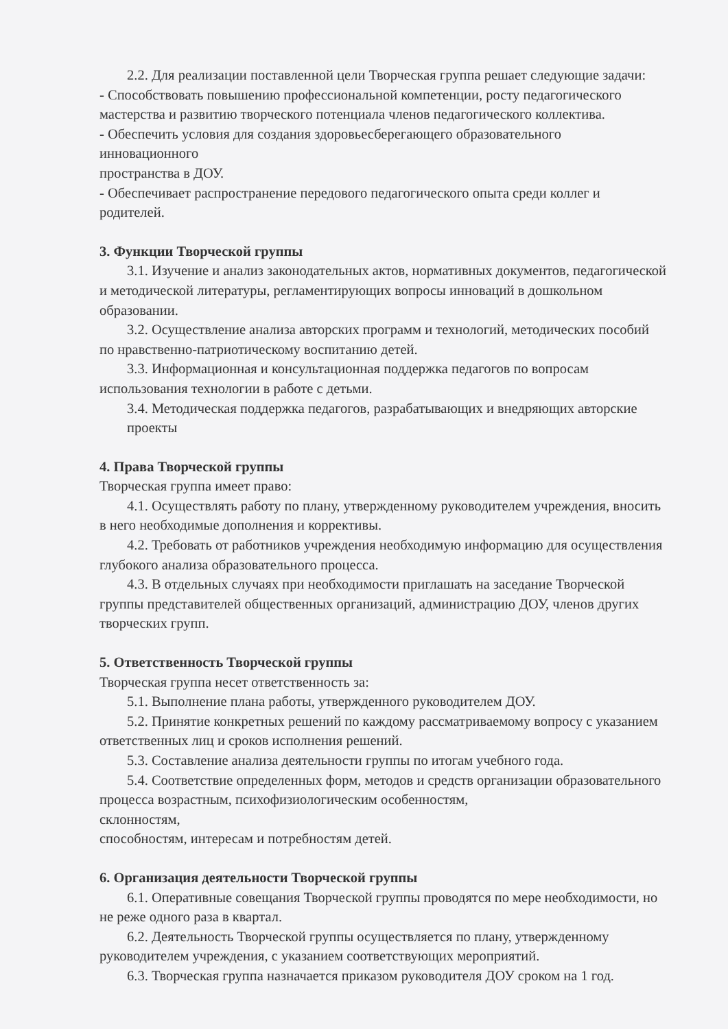2.2. Для реализации поставленной цели Творческая группа решает следующие задачи:
- Способствовать повышению профессиональной компетенции, росту педагогического мастерства и развитию творческого потенциала членов педагогического коллектива.
- Обеспечить условия для создания здоровьесберегающего образовательного
инновационного
пространства в ДОУ.
- Обеспечивает распространение передового педагогического опыта среди коллег и родителей.
3. Функции Творческой группы
3.1. Изучение и анализ законодательных актов, нормативных документов, педагогической и методической литературы, регламентирующих вопросы инноваций в дошкольном образовании.
3.2. Осуществление анализа авторских программ и технологий, методических пособий по нравственно-патриотическому воспитанию детей.
3.3. Информационная и консультационная поддержка педагогов по вопросам использования технологии в работе с детьми.
3.4. Методическая поддержка педагогов, разрабатывающих и внедряющих авторские проекты
4. Права Творческой группы
Творческая группа имеет право:
4.1. Осуществлять работу по плану, утвержденному руководителем учреждения, вносить в него необходимые дополнения и коррективы.
4.2. Требовать от работников учреждения необходимую информацию для осуществления глубокого анализа образовательного процесса.
4.3. В отдельных случаях при необходимости приглашать на заседание Творческой группы представителей общественных организаций, администрацию ДОУ, членов других творческих групп.
5. Ответственность Творческой группы
Творческая группа несет ответственность за:
5.1. Выполнение плана работы, утвержденного руководителем ДОУ.
5.2. Принятие конкретных решений по каждому рассматриваемому вопросу с указанием ответственных лиц и сроков исполнения решений.
5.3. Составление анализа деятельности группы по итогам учебного года.
5.4. Соответствие определенных форм, методов и средств организации образовательного процесса возрастным, психофизиологическим особенностям,
склонностям,
способностям, интересам и потребностям детей.
6. Организация деятельности Творческой группы
6.1. Оперативные совещания Творческой группы проводятся по мере необходимости, но не реже одного раза в квартал.
6.2. Деятельность Творческой группы осуществляется по плану, утвержденному руководителем учреждения, с указанием соответствующих мероприятий.
6.3. Творческая группа назначается приказом руководителя ДОУ сроком на 1 год.